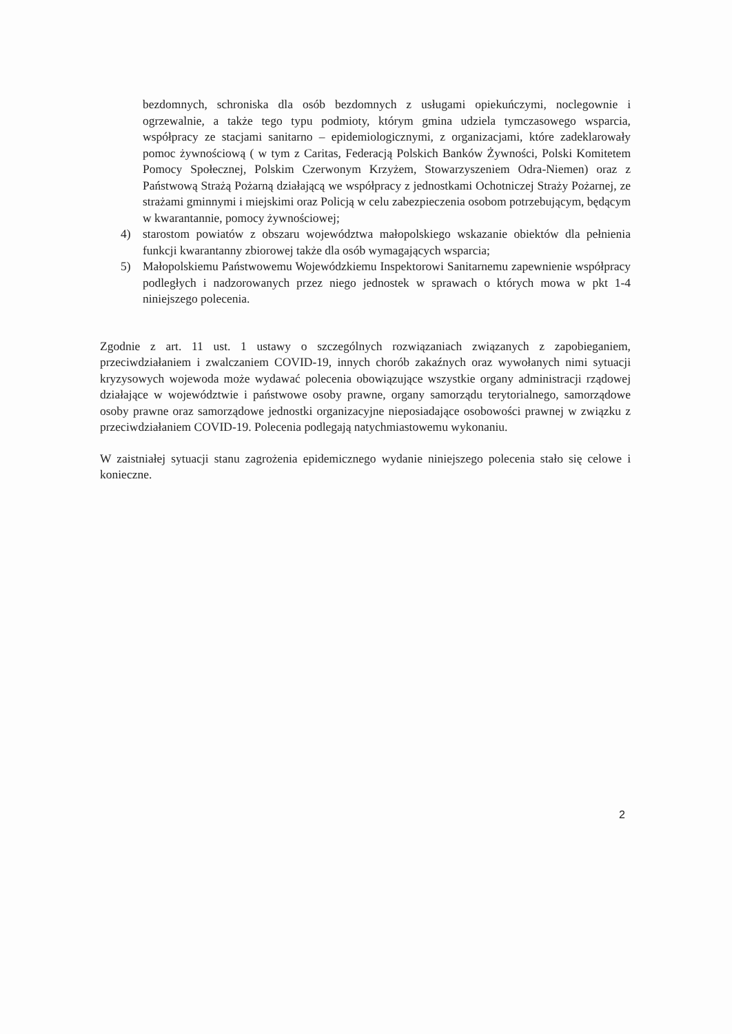bezdomnych, schroniska dla osób bezdomnych z usługami opiekuńczymi, noclegownie i ogrzewalnie, a także tego typu podmioty, którym gmina udziela tymczasowego wsparcia, współpracy ze stacjami sanitarno – epidemiologicznymi, z organizacjami, które zadeklarowały pomoc żywnościową ( w tym z Caritas, Federacją Polskich Banków Żywności, Polski Komitetem Pomocy Społecznej, Polskim Czerwonym Krzyżem, Stowarzyszeniem Odra-Niemen) oraz z Państwową Strażą Pożarną działającą we współpracy z jednostkami Ochotniczej Straży Pożarnej, ze strażami gminnymi i miejskimi oraz Policją w celu zabezpieczenia osobom potrzebującym, będącym w kwarantannie, pomocy żywnościowej;
4) starostom powiatów z obszaru województwa małopolskiego wskazanie obiektów dla pełnienia funkcji kwarantanny zbiorowej także dla osób wymagających wsparcia;
5) Małopolskiemu Państwowemu Wojewódzkiemu Inspektorowi Sanitarnemu zapewnienie współpracy podległych i nadzorowanych przez niego jednostek w sprawach o których mowa w pkt 1-4 niniejszego polecenia.
Zgodnie z art. 11 ust. 1 ustawy o szczególnych rozwiązaniach związanych z zapobieganiem, przeciwdziałaniem i zwalczaniem COVID-19, innych chorób zakaźnych oraz wywołanych nimi sytuacji kryzysowych wojewoda może wydawać polecenia obowiązujące wszystkie organy administracji rządowej działające w województwie i państwowe osoby prawne, organy samorządu terytorialnego, samorządowe osoby prawne oraz samorządowe jednostki organizacyjne nieposiadające osobowości prawnej w związku z przeciwdziałaniem COVID-19. Polecenia podlegają natychmiastowemu wykonaniu.
W zaistniałej sytuacji stanu zagrożenia epidemicznego wydanie niniejszego polecenia stało się celowe i konieczne.
2